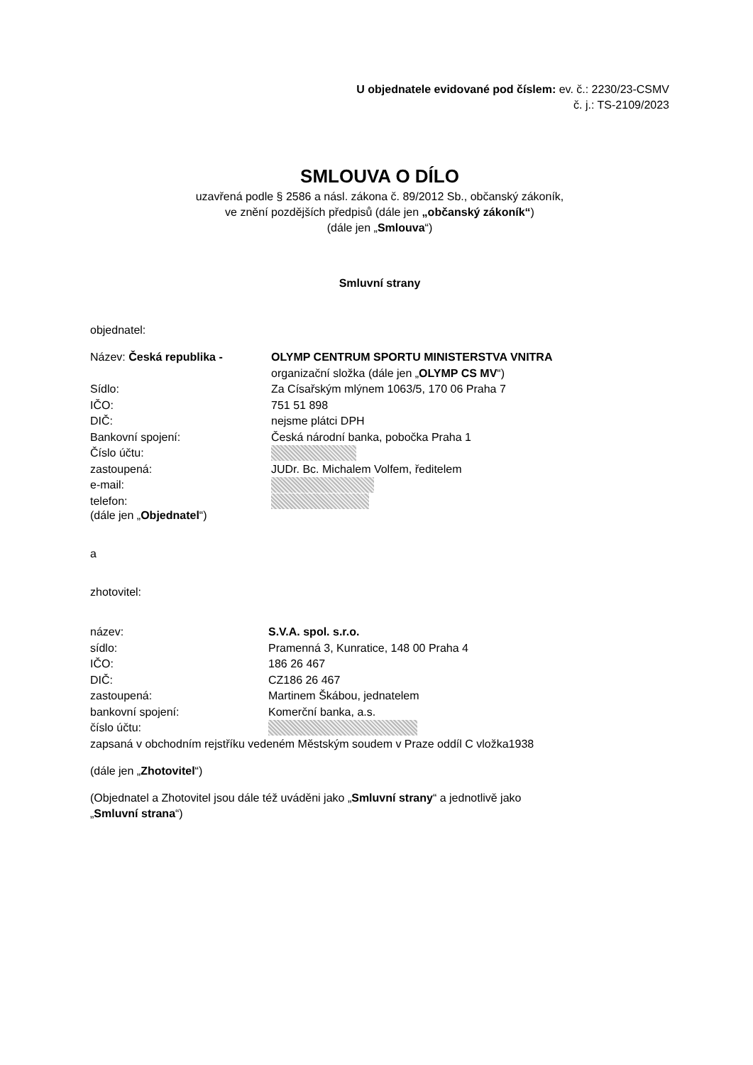U objednatele evidované pod číslem: ev. č.: 2230/23-CSMV
č. j.: TS-2109/2023
SMLOUVA O DÍLO
uzavřená podle § 2586 a násl. zákona č. 89/2012 Sb., občanský zákoník,
ve znění pozdějších předpisů (dále jen „občanský zákoník“)
(dále jen „Smlouva“)
Smluvní strany
objednatel:
Název: Česká republika - OLYMP CENTRUM SPORTU MINISTERSTVA VNITRA
organizační složka (dále jen „OLYMP CS MV“)
Sídlo: Za Císařským mlýnem 1063/5, 170 06 Praha 7
IČO: 751 51 898
DIČ: nejsme plátci DPH
Bankovní spojení: Česká národní banka, pobočka Praha 1
Číslo účtu:
zastoupená: JUDr. Bc. Michalem Volfem, ředitelem
e-mail:
telefon:
(dále jen „Objednatel“)
a
zhotovitel:
název: S.V.A. spol. s.r.o.
sídlo: Pramenná 3, Kunratice, 148 00 Praha 4
IČO: 186 26 467
DIČ: CZ186 26 467
zastoupená: Martinem Škábou, jednatelem
bankovní spojení: Komerční banka, a.s.
číslo účtu:
zapsaná v obchodním rejstříku vedeném Městským soudem v Praze oddíl C vložka1938
(dále jen „Zhotovitel“)
(Objednatel a Zhotovitel jsou dále též uváděni jako „Smluvní strany“ a jednotlivě jako
„Smluvní strana“)